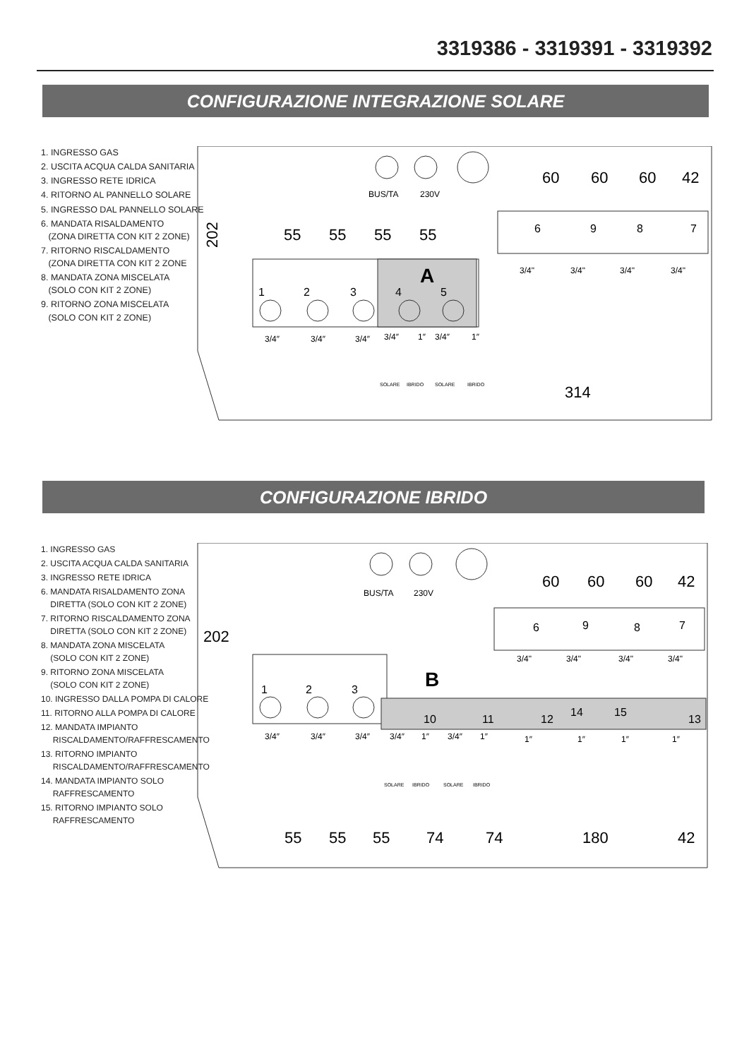3319386 - 3319391 - 3319392
CONFIGURAZIONE INTEGRAZIONE SOLARE
1. INGRESSO GAS
2. USCITA ACQUA CALDA SANITARIA
3. INGRESSO RETE IDRICA
4. RITORNO AL PANNELLO SOLARE
5. INGRESSO DAL PANNELLO SOLARE
6. MANDATA RISALDAMENTO
(ZONA DIRETTA CON KIT 2 ZONE)
7. RITORNO RISCALDAMENTO
(ZONA DIRETTA CON KIT 2 ZONE
8. MANDATA ZONA MISCELATA
(SOLO CON KIT 2 ZONE)
9. RITORNO ZONA MISCELATA
(SOLO CON KIT 2 ZONE)
202
55
55
55
55
60
60
60
42
314
A
1
2
3
4
5
6
9
8
7
BUS/TA
230V
3/4″
3/4″
3/4″
3/4″
1″
3/4″
1″
3/4"
3/4"
3/4"
3/4"
SOLARE
IBRIDO
SOLARE
IBRIDO
CONFIGURAZIONE IBRIDO
1. INGRESSO GAS
2. USCITA ACQUA CALDA SANITARIA
3. INGRESSO RETE IDRICA
6. MANDATA RISALDAMENTO ZONA
DIRETTA (SOLO CON KIT 2 ZONE)
7. RITORNO RISCALDAMENTO ZONA
DIRETTA (SOLO CON KIT 2 ZONE)
8. MANDATA ZONA MISCELATA
(SOLO CON KIT 2 ZONE)
9. RITORNO ZONA MISCELATA
(SOLO CON KIT 2 ZONE)
10. INGRESSO DALLA POMPA DI CALORE
11. RITORNO ALLA POMPA DI CALORE
12. MANDATA IMPIANTO
RISCALDAMENTO/RAFFRESCAMENTO
13. RITORNO IMPIANTO
RISCALDAMENTO/RAFFRESCAMENTO
14. MANDATA IMPIANTO SOLO
RAFFRESCAMENTO
15. RITORNO IMPIANTO SOLO
RAFFRESCAMENTO
202
60
60
60
42
55
55
55
74
74
180
42
B
1
2
3
6
9
8
7
10
11
12
14
15
13
BUS/TA
230V
3/4″
3/4″
3/4″
3/4″
1″
3/4″
1″
1″
1″
1″
1″
3/4"
3/4"
3/4"
3/4"
SOLARE
IBRIDO
SOLARE
IBRIDO